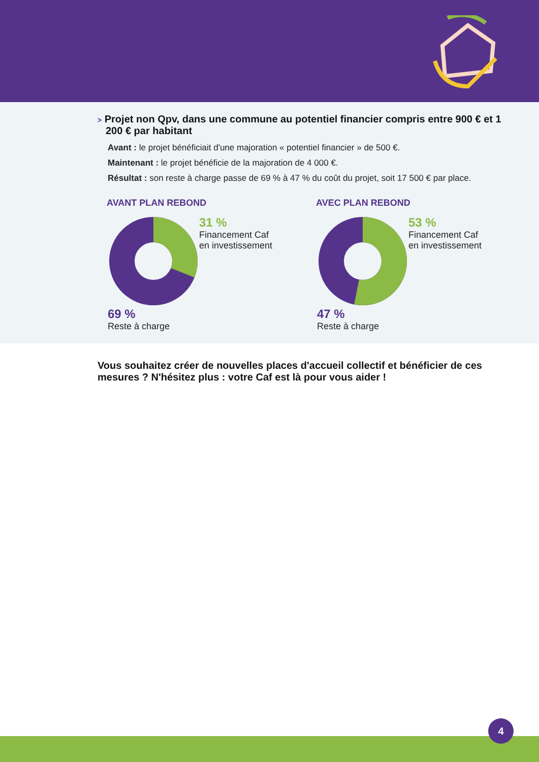> Projet non Qpv, dans une commune au potentiel financier compris entre 900 € et 1 200 € par habitant
Avant : le projet bénéficiait d'une majoration « potentiel financier » de 500 €.
Maintenant : le projet bénéficie de la majoration de 4 000 €.
Résultat : son reste à charge passe de 69 % à 47 % du coût du projet, soit 17 500 € par place.
AVANT PLAN REBOND
31 %
Financement Caf
en investissement
69 %
Reste à charge
AVEC PLAN REBOND
53 %
Financement Caf
en investissement
47 %
Reste à charge
Vous souhaitez créer de nouvelles places d'accueil collectif et bénéficier de ces mesures ? N'hésitez plus : votre Caf est là pour vous aider !
4